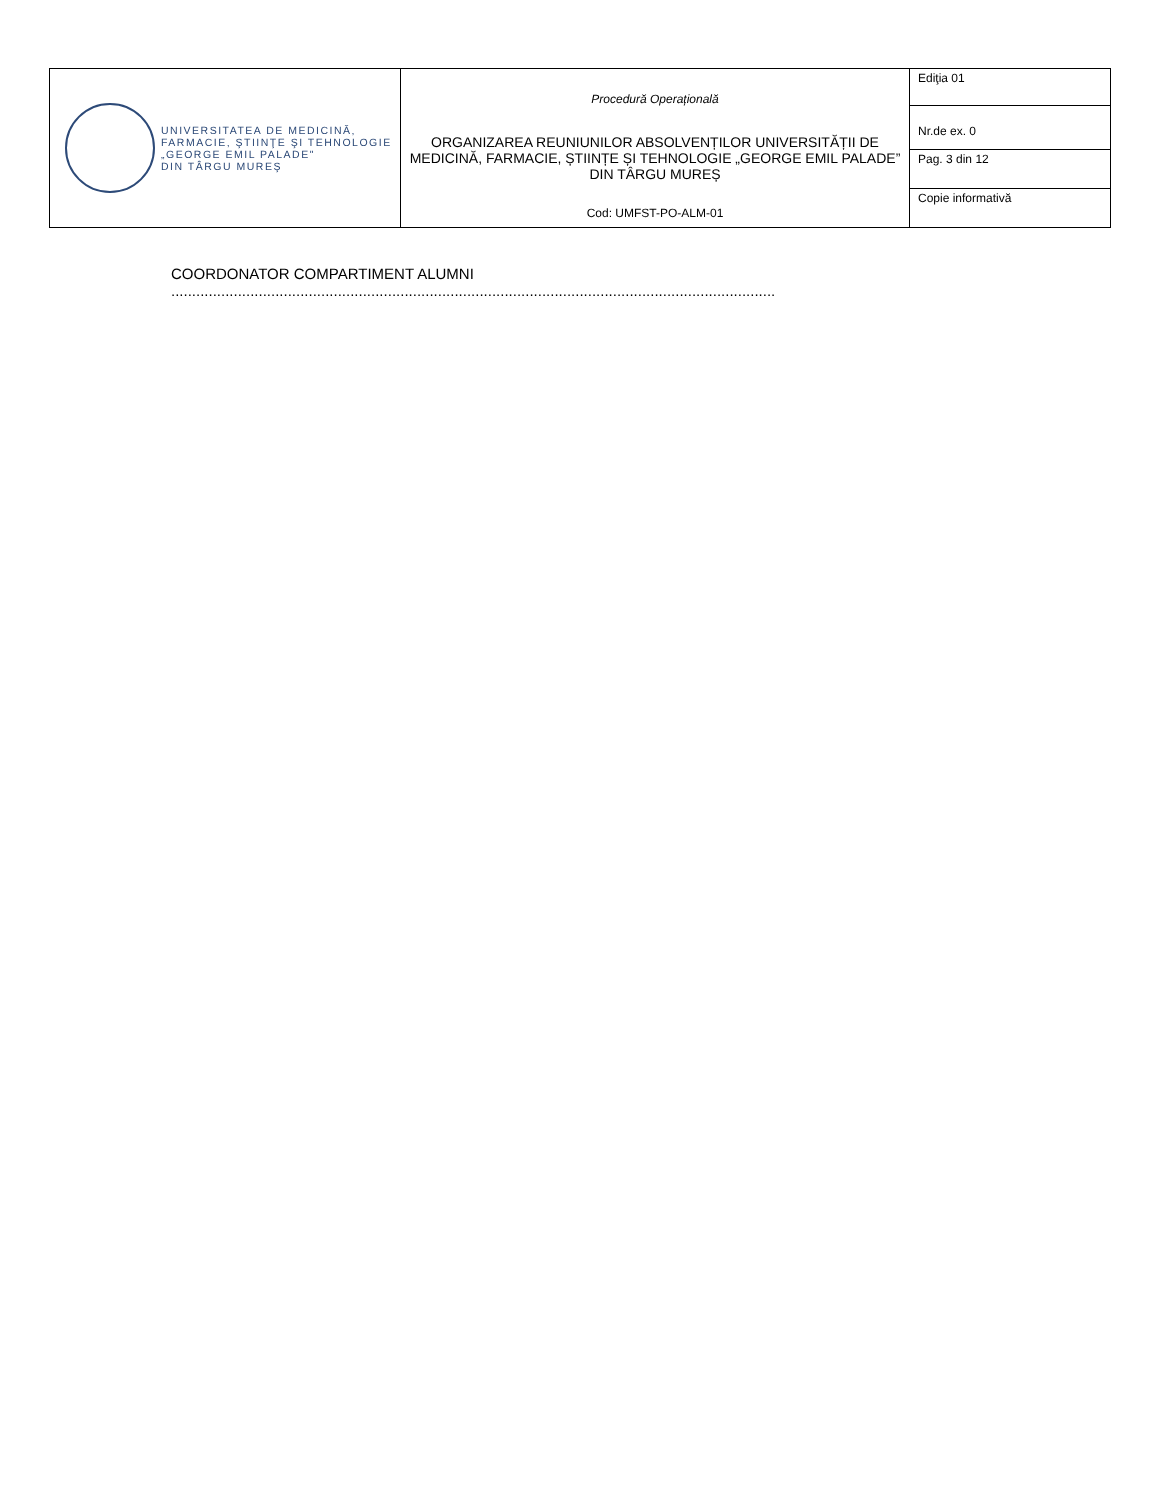| UNIVERSITATEA DE MEDICINĂ, FARMACIE, ŞTIINŢE ŞI TEHNOLOGIE „GEORGE EMIL PALADE" DIN TÂRGU MUREŞ | Procedură Operațională ORGANIZAREA REUNIUNILOR ABSOLVENȚILOR UNIVERSITĂȚII DE MEDICINĂ, FARMACIE, ȘTIINȚE ȘI TEHNOLOGIE „GEORGE EMIL PALADE” DIN TÂRGU MUREȘ Cod: UMFST-PO-ALM-01 | Ediţia 01 |
| | | Nr.de ex. 0 |
| | | Pag. 3 din 12 |
| | | Copie informativă |
COORDONATOR COMPARTIMENT ALUMNI
.................................................................................................................................................